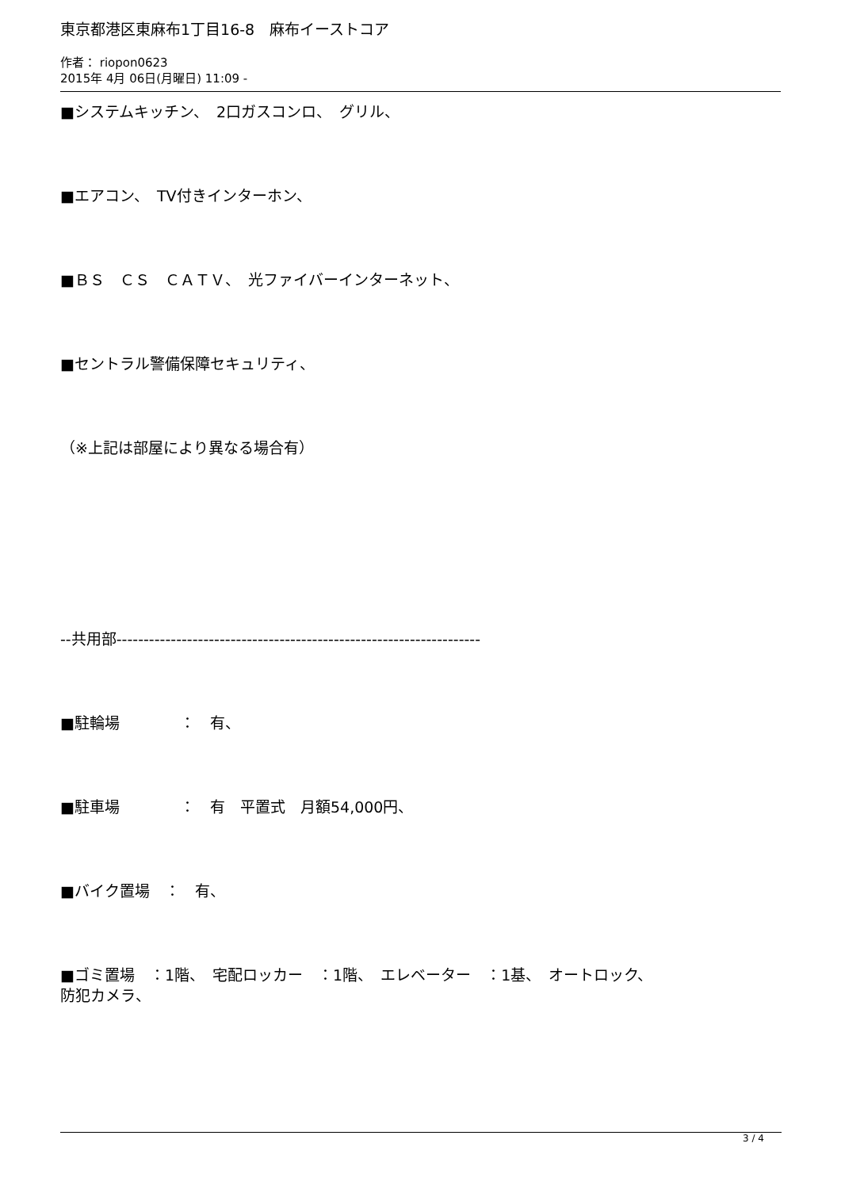東京都港区東麻布1丁目16-8　麻布イーストコア
作者： riopon0623
2015年 4月 06日(月曜日) 11:09 -
■システムキッチン、　2口ガスコンロ、　グリル、
■エアコン、　TV付きインターホン、
■ＢＳ　ＣＳ　ＣＡＴＶ、　光ファイバーインターネット、
■セントラル警備保障セキュリティ、
（※上記は部屋により異なる場合有）
--共用部-------------------------------------------------------------------
■駐輪場　　　　：　有、
■駐車場　　　　：　有　平置式　月額54,000円、
■バイク置場　：　有、
■ゴミ置場　：1階、　宅配ロッカー　：1階、　エレベーター　：1基、　オートロック、
防犯カメラ、
3 / 4